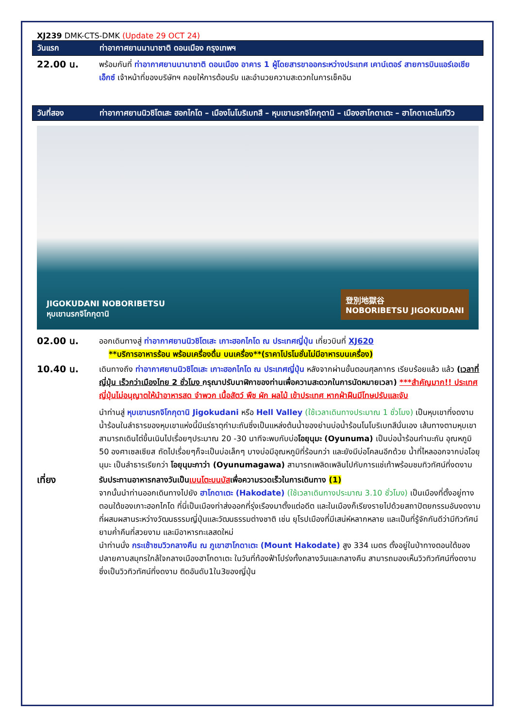XJ239 DMK-CTS-DMK (Update 29 OCT 24)
วันแรก ท่าอากาศยานนานาชาติ ดอนเมือง กรุงเทพฯ
22.00 น.
พร้อมกันที่ ท่าอากาศยานนานาชาติ ดอนเมือง อาคาร 1 ผู้โดยสารขาออกระหว่างประเทศ เคาน์เตอร์ สายการบินแอร์เอเชีย เอ็กซ์ เจ้าหน้าที่ของบริษัทฯ คอยให้การต้อนรับ และอำนวยความสะดวกในการเช็คอิน
วันที่สอง ท่าอากาศยานนิวชิโตเสะ ฮอกไกโด – เมืองโนโบริเบทสึ – หุบเขานรกจิโกกุดานิ – เมืองฮาโกดาเตะ – ฮาโกดาเตะไนท์วิว
JIGOKUDANI NOBORIBETSU
หุบเขานรกจิโกกุดานิ
登別地獄谷
NOBORIBETSU JIGOKUDANI
02.00 น.
ออกเดินทางสู่ ท่าอากาศยานนิวชิโตเสะ เกาะฮอกไกโด ณ ประเทศญี่ปุ่น เที่ยวบินที่ XJ620
**บริการอาหารร้อน พร้อมเครื่องดื่ม บนเครื่อง**(ราคาโปรโมชั่นไม่มีอาหารบนเครื่อง)
10.40 น.
เดินทางถึง ท่าอากาศยานนิวชิโตเสะ เกาะฮอกไกโด ณ ประเทศญี่ปุ่น หลังจากผ่านขั้นตอนศุลกากร เรียบร้อยแล้ว แล้ว (เวลาที่ญี่ปุ่น เร็วกว่าเมืองไทย 2 ชั่วโมง กรุณาปรับนาฬิกาของท่านเพื่อความสะดวกในการนัดหมายเวลา) ***สำคัญมาก!! ประเทศญี่ปุ่นไม่อนุญาตให้นำอาหารสด จำพวก เนื้อสัตว์ พืช ผัก ผลไม้ เข้าประเทศ หากฝ่าฝืนมีโทษปรับและจับ
นำท่านสู่ หุบเขานรกจิโกกุดานิ Jigokudani หรือ Hell Valley (ใช้เวลาเดินทางประมาณ 1 ชั่วโมง) เป็นหุบเขาที่งดงาม น้ำร้อนในลำธารของหุบเขาแห่งนี้มีแร่ธาตุกำมะถันซึ่งเป็นแหล่งต้นน้ำของย่านบ่อน้ำร้อนโนโบริเบทสึนั่นเอง เส้นทางตามหุบเขาสามารถเดินไต่ขึ้นเนินไปเรื่อยๆประมาณ 20 -30 นาทีจะพบกับบ่อโอยุนุมะ (Oyunuma) เป็นบ่อน้ำร้อนกำมะถัน อุณหภูมิ 50 องศาเซลเซียส ถัดไปเรื่อยๆก็จะเป็นบ่อเล็กๆ บางบ่อมีอุณหภูมิที่ร้อนกว่า และยังมีบ่อโคลนอีกด้วย น้ำที่ไหลออกจากบ่อโอยุนุมะ เป็นลำธารเรียกว่า โอยุนุมะกาว่า (Oyunumagawa) สามารถเพลิดเพลินไปกับการแช่เท้าพร้อมชมทิวทัศน์ที่งดงาม
เที่ยง
รับประทานอาหารกลางวันเป็นเบนโตะบนบัสเพื่อความรวดเร็วในการเดินทาง (1)
จากนั้นนำท่านออกเดินทางไปยัง ฮาโกดาเตะ (Hakodate) (ใช้เวลาเดินทางประมาณ 3.10 ชั่วโมง) เป็นเมืองที่ตั้งอยู่ทางตอนใต้ของเกาะฮอกไกโด ที่นี่เป็นเมืองท่าส่งออกที่รุ่งเรืองมาตั้งแต่อดีต และในเมืองก็เรียงรายไปด้วยสถาปัตยกรรมอันงดงามที่ผสมผสานระหว่างวัฒนธรรมญี่ปุ่นและวัฒนธรรมต่างชาติ เช่น ยุโรปเมืองที่มีเสน่ห์หลากหลาย และเป็นที่รู้จักกันดีว่ามีทิวทัศน์ยามค่ำคืนที่สวยงาม และมีอาหารทะเลสดใหม่
นำท่านนั่ง กระเช้าชมวิวกลางคืน ณ ภูเขาฮาโกดาเตะ (Mount Hakodate) สูง 334 เมตร ตั้งอยู่ในป่าทางตอนใต้ของปลายคาบสมุทรใกล้ใจกลางเมืองฮาโกดาเตะ ในวันที่ท้องฟ้าโปร่งทั้งกลางวันและกลางคืน สามารถมองเห็นวิวทิวทัศน์ที่งดงาม ซึ่งเป็นวิวทิวทัศน์ที่งดงาม ติดอันดับ1ใน3ของญี่ปุ่น